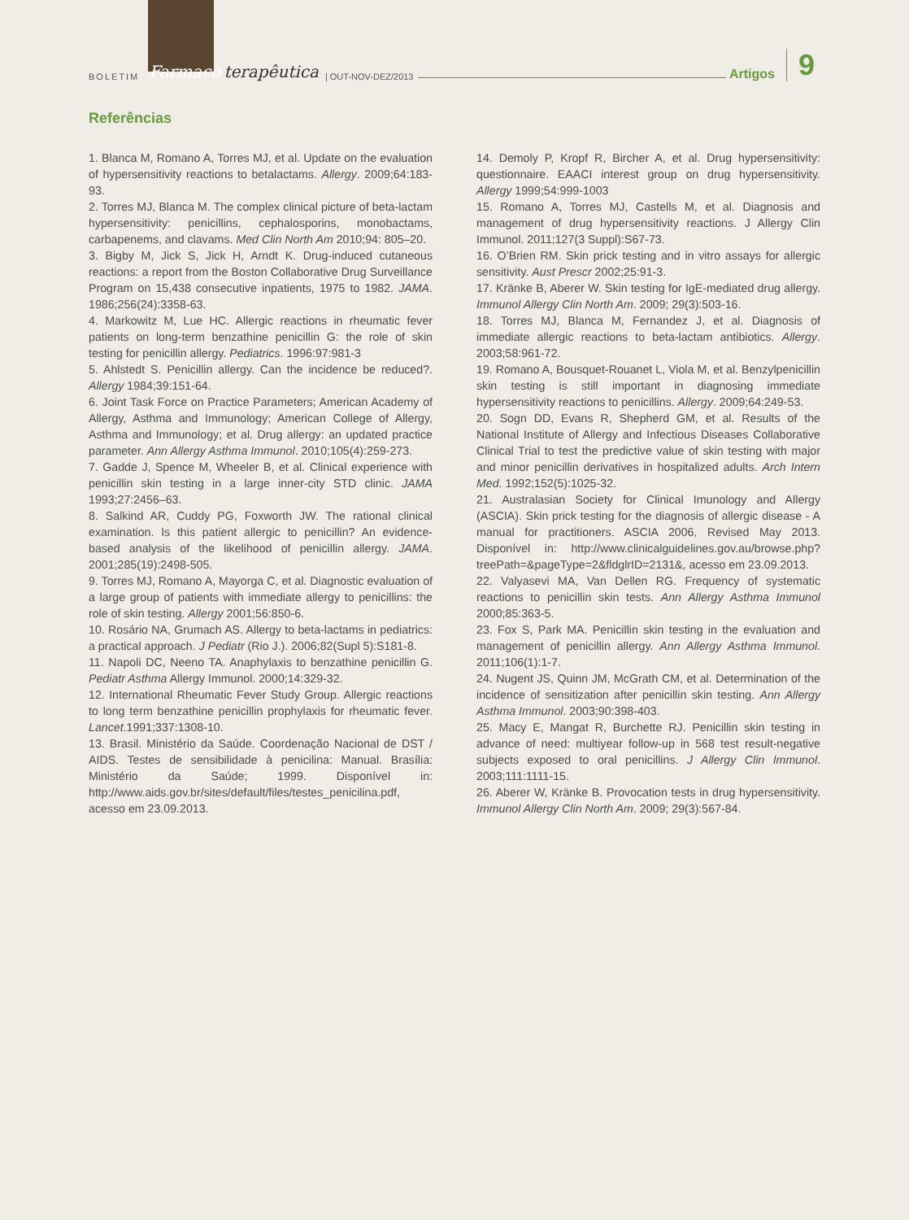BOLETIM Farmaco terapêutica | OUT-NOV-DEZ/2013 Artigos 9
Referências
1. Blanca M, Romano A, Torres MJ, et al. Update on the evaluation of hypersensitivity reactions to betalactams. Allergy. 2009;64:183-93.
2. Torres MJ, Blanca M. The complex clinical picture of beta-lactam hypersensitivity: penicillins, cephalosporins, monobactams, carbapenems, and clavams. Med Clin North Am 2010;94: 805–20.
3. Bigby M, Jick S, Jick H, Arndt K. Drug-induced cutaneous reactions: a report from the Boston Collaborative Drug Surveillance Program on 15,438 consecutive inpatients, 1975 to 1982. JAMA. 1986;256(24):3358-63.
4. Markowitz M, Lue HC. Allergic reactions in rheumatic fever patients on long-term benzathine penicillin G: the role of skin testing for penicillin allergy. Pediatrics. 1996:97:981-3
5. Ahlstedt S. Penicillin allergy. Can the incidence be reduced?. Allergy 1984;39:151-64.
6. Joint Task Force on Practice Parameters; American Academy of Allergy, Asthma and Immunology; American College of Allergy, Asthma and Immunology; et al. Drug allergy: an updated practice parameter. Ann Allergy Asthma Immunol. 2010;105(4):259-273.
7. Gadde J, Spence M, Wheeler B, et al. Clinical experience with penicillin skin testing in a large inner-city STD clinic. JAMA 1993;27:2456–63.
8. Salkind AR, Cuddy PG, Foxworth JW. The rational clinical examination. Is this patient allergic to penicillin? An evidence-based analysis of the likelihood of penicillin allergy. JAMA. 2001;285(19):2498-505.
9. Torres MJ, Romano A, Mayorga C, et al. Diagnostic evaluation of a large group of patients with immediate allergy to penicillins: the role of skin testing. Allergy 2001;56:850-6.
10. Rosário NA, Grumach AS. Allergy to beta-lactams in pediatrics: a practical approach. J Pediatr (Rio J.). 2006;82(Supl 5):S181-8.
11. Napoli DC, Neeno TA. Anaphylaxis to benzathine penicillin G. Pediatr Asthma Allergy Immunol. 2000;14:329-32.
12. International Rheumatic Fever Study Group. Allergic reactions to long term benzathine penicillin prophylaxis for rheumatic fever. Lancet.1991;337:1308-10.
13. Brasil. Ministério da Saúde. Coordenação Nacional de DST / AIDS. Testes de sensibilidade à penicilina: Manual. Brasília: Ministério da Saúde; 1999. Disponível in: http://www.aids.gov.br/sites/default/files/testes_penicilina.pdf, acesso em 23.09.2013.
14. Demoly P, Kropf R, Bircher A, et al. Drug hypersensitivity: questionnaire. EAACI interest group on drug hypersensitivity. Allergy 1999;54:999-1003
15. Romano A, Torres MJ, Castells M, et al. Diagnosis and management of drug hypersensitivity reactions. J Allergy Clin Immunol. 2011;127(3 Suppl):S67-73.
16. O’Brien RM. Skin prick testing and in vitro assays for allergic sensitivity. Aust Prescr 2002;25:91-3.
17. Kränke B, Aberer W. Skin testing for IgE-mediated drug allergy. Immunol Allergy Clin North Am. 2009; 29(3):503-16.
18. Torres MJ, Blanca M, Fernandez J, et al. Diagnosis of immediate allergic reactions to beta-lactam antibiotics. Allergy. 2003;58:961-72.
19. Romano A, Bousquet-Rouanet L, Viola M, et al. Benzylpenicillin skin testing is still important in diagnosing immediate hypersensitivity reactions to penicillins. Allergy. 2009;64:249-53.
20. Sogn DD, Evans R, Shepherd GM, et al. Results of the National Institute of Allergy and Infectious Diseases Collaborative Clinical Trial to test the predictive value of skin testing with major and minor penicillin derivatives in hospitalized adults. Arch Intern Med. 1992;152(5):1025-32.
21. Australasian Society for Clinical Imunology and Allergy (ASCIA). Skin prick testing for the diagnosis of allergic disease - A manual for practitioners. ASCIA 2006, Revised May 2013. Disponível in: http://www.clinicalguidelines.gov.au/browse.php?treePath=&pageType=2&fldglrID=2131&, acesso em 23.09.2013.
22. Valyasevi MA, Van Dellen RG. Frequency of systematic reactions to penicillin skin tests. Ann Allergy Asthma Immunol 2000;85:363-5.
23. Fox S, Park MA. Penicillin skin testing in the evaluation and management of penicillin allergy. Ann Allergy Asthma Immunol. 2011;106(1):1-7.
24. Nugent JS, Quinn JM, McGrath CM, et al. Determination of the incidence of sensitization after penicillin skin testing. Ann Allergy Asthma Immunol. 2003;90:398-403.
25. Macy E, Mangat R, Burchette RJ. Penicillin skin testing in advance of need: multiyear follow-up in 568 test result-negative subjects exposed to oral penicillins. J Allergy Clin Immunol. 2003;111:1111-15.
26. Aberer W, Kränke B. Provocation tests in drug hypersensitivity. Immunol Allergy Clin North Am. 2009; 29(3):567-84.